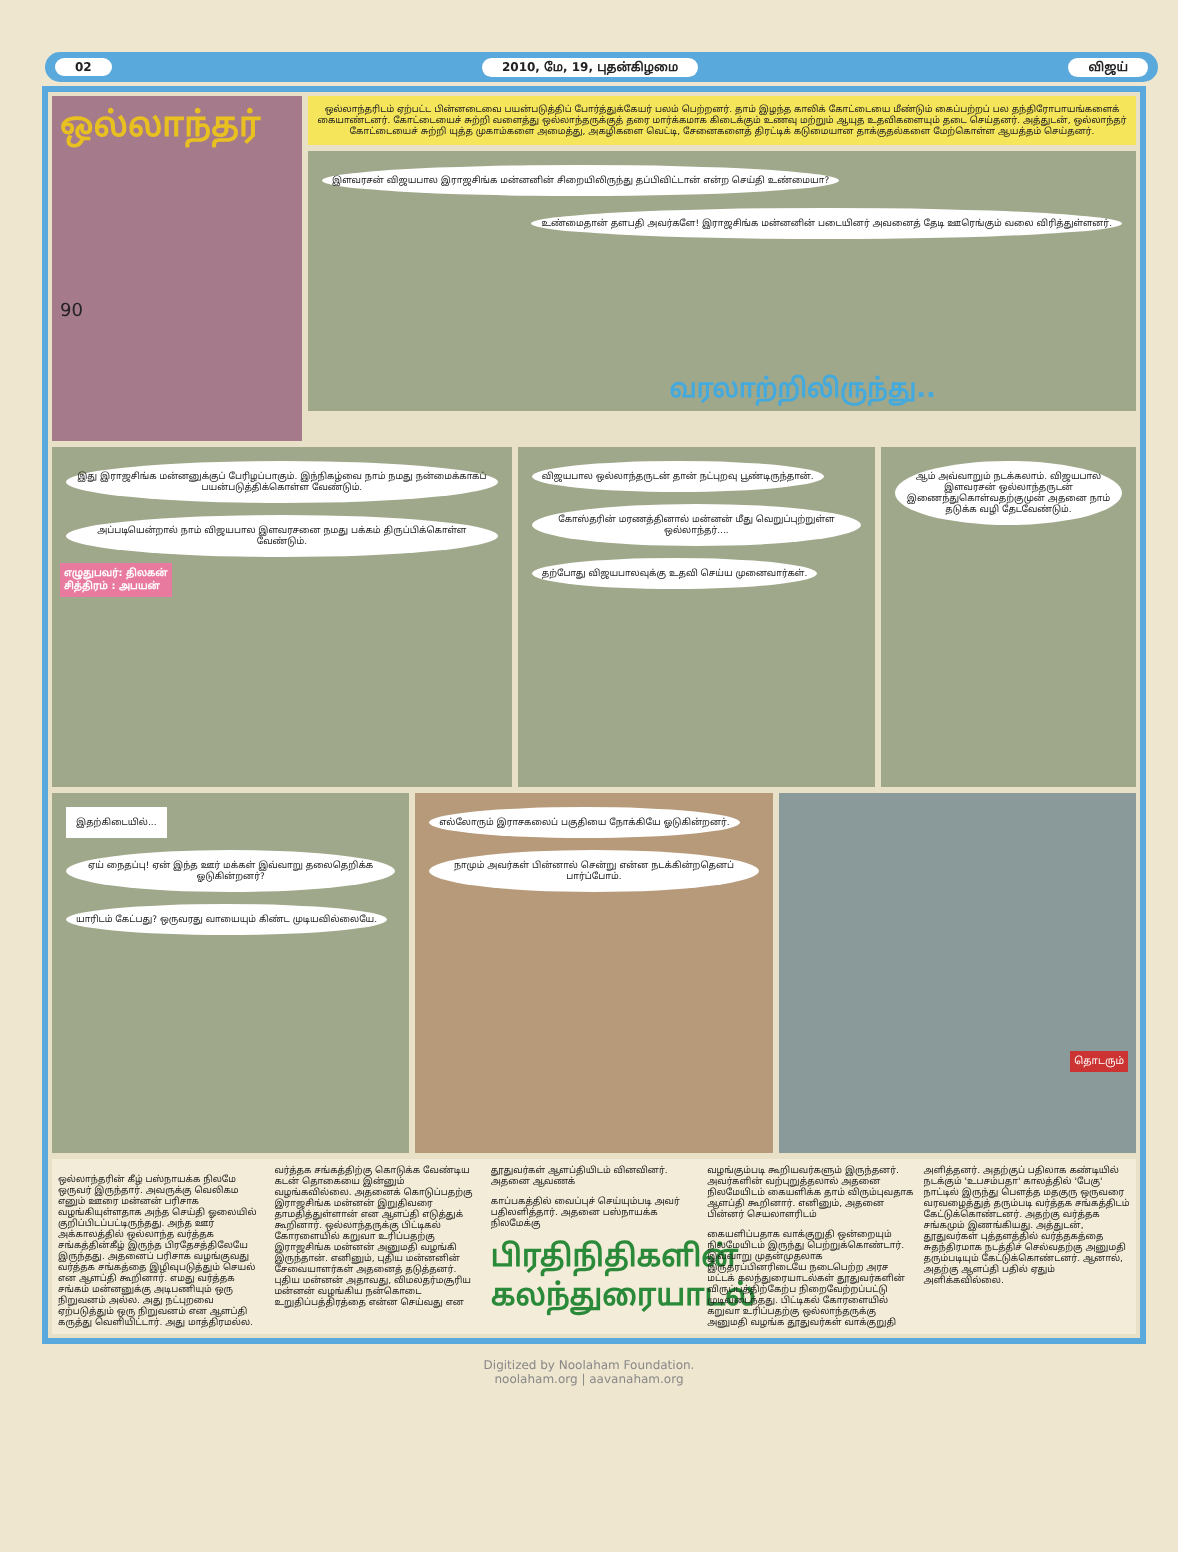02 2010, மே, 19, புதன்கிழமை விஜய்
ஒல்லாந்தர்
90
ஒல்லாந்தரிடம் ஏற்பட்ட பின்னடைவை பயன்படுத்திப் போர்த்துக்கேயர் பலம் பெற்றனர். தாம் இழந்த காலிக் கோட்டையை மீண்டும் கைப்பற்றப் பல தந்திரோபாயங்களைக் கையாண்டனர். கோட்டையைச் சுற்றி வளைத்து ஒல்லாந்தருக்குத் தரை மார்க்கமாக கிடைக்கும் உணவு மற்றும் ஆயுத உதவிகளையும் தடை செய்தனர். அத்துடன், ஒல்லாந்தர் கோட்டையைச் சுற்றி யுத்த முகாம்களை அமைத்து, அகழிகளை வெட்டி, சேனைகளைத் திரட்டிக் கடுமையான தாக்குதல்களை மேற்கொள்ள ஆயத்தம் செய்தனர்.
இளவரசன் விஜயபால இராஜசிங்க மன்னனின் சிறையிலிருந்து தப்பிவிட்டான் என்ற செய்தி உண்மையா? உண்மைதான் தளபதி அவர்களே! இராஜசிங்க மன்னனின் படையினர் அவனைத் தேடி ஊரெங்கும் வலை விரித்துள்ளனர்.
வரலாற்றிலிருந்து..
இது இராஜசிங்க மன்னனுக்குப் பேரிழப்பாகும். இந்நிகழ்வை நாம் நமது நன்மைக்காகப் பயன்படுத்திக்கொள்ள வேண்டும். அப்படியென்றால் நாம் விஜயபால இளவரசனை நமது பக்கம் திருப்பிக்கொள்ள வேண்டும்.
எழுதுபவர்: திலகன்
சித்திரம் : அபயன்
விஜயபால ஒல்லாந்தருடன் தான் நட்புறவு பூண்டிருந்தான். கோஸ்தரின் மரணத்தினால் மன்னன் மீது வெறுப்புற்றுள்ள ஒல்லாந்தர்.... தற்போது விஜயபாலவுக்கு உதவி செய்ய முனைவார்கள்.
ஆம் அவ்வாறும் நடக்கலாம். விஜயபால இளவரசன் ஒல்லாந்தருடன் இணைந்துகொள்வதற்குமுன் அதனை நாம் தடுக்க வழி தேடவேண்டும்.
இதற்கிடையில்... ஏய் நைதப்பு! ஏன் இந்த ஊர் மக்கள் இவ்வாறு தலைதெறிக்க ஓடுகின்றனர்? யாரிடம் கேட்பது? ஒருவரது வாயையும் கிண்ட முடியவில்லையே.
எல்லோரும் இராசகலைப் பகுதியை நோக்கியே ஓடுகின்றனர். நாமும் அவர்கள் பின்னால் சென்று என்ன நடக்கின்றதெனப் பார்ப்போம்.
தொடரும்
ஒல்லாந்தரின் கீழ் பஸ்நாயக்க நிலமே ஒருவர் இருந்தார். அவருக்கு வெலிகம எனும் ஊரை மன்னன் பரிசாக வழங்கியுள்ளதாக அந்த செய்தி ஓலையில் குறிப்பிடப்பட்டிருந்தது. அந்த ஊர் அக்காலத்தில் ஒல்லாந்த வர்த்தக சங்கத்தின்கீழ் இருந்த பிரதேசத்திலேயே இருந்தது. அதனைப் பரிசாக வழங்குவது வர்த்தக சங்கத்தை இழிவுபடுத்தும் செயல் என ஆளப்தி கூறினார். எமது வர்த்தக சங்கம் மன்னனுக்கு அடிபணியும் ஒரு நிறுவனம் அல்ல. அது நட்புறவை ஏற்படுத்தும் ஒரு நிறுவனம் என ஆளப்தி கருத்து வெளியிட்டார். அது மாத்திரமல்ல.
வர்த்தக சங்கத்திற்கு கொடுக்க வேண்டிய கடன் தொகையை இன்னும் வழங்கவில்லை. அதனைக் கொடுப்பதற்கு இராஜசிங்க மன்னன் இறுதிவரை தாமதித்துள்ளான் என ஆளப்தி எடுத்துக் கூறினார். ஒல்லாந்தருக்கு பிட்டிகல் கோரளையில் கறுவா உரிப்பதற்கு இராஜசிங்க மன்னன் அனுமதி வழங்கி இருந்தான். எனினும், புதிய மன்னனின் சேவையாளர்கள் அதனைத் தடுத்தனர். புதிய மன்னன் அதாவது, விமலதர்மசூரிய மன்னன் வழங்கிய நன்கொடை உறுதிப்பத்திரத்தை என்ன செய்வது என தூதுவர்கள் ஆளப்தியிடம் வினவினர். அதனை ஆவணக்
காப்பகத்தில் வைப்புச் செய்யும்படி அவர் பதிலளித்தார். அதனை பஸ்நாயக்க நிலமேக்கு
பிரதிநிதிகளின் கலந்துரையாடல்
வழங்கும்படி கூறியவர்களும் இருந்தனர். அவர்களின் வற்புறுத்தலால் அதனை நிலமேயிடம் கையளிக்க தாம் விரும்புவதாக ஆளப்தி கூறினார். எனினும், அதனை பின்னர் செயலாளரிடம்
கையளிப்பதாக வாக்குறுதி ஒன்றையும் நிலமேயிடம் இருந்து பெற்றுக்கொண்டார். இவ்வாறு முதன்முதலாக இருதரப்பினரிடையே நடைபெற்ற அரச மட்டக் கலந்துரையாடல்கள் தூதுவர்களின் விருப்பத்திற்கேற்ப நிறைவேற்றப்பட்டு முடிவடைந்தது. பிட்டிகல் கோரளையில் கறுவா உரிப்பதற்கு ஒல்லாந்தருக்கு அனுமதி வழங்க தூதுவர்கள் வாக்குறுதி
அளித்தனர். அதற்குப் பதிலாக கண்டியில் நடக்கும் 'உபசம்பதா' காலத்தில் 'பேகு' நாட்டில் இருந்து பௌத்த மதகுரு ஒருவரை வரவழைத்துத் தரும்படி வர்த்தக சங்கத்திடம் கேட்டுக்கொண்டனர். அதற்கு வர்த்தக சங்கமும் இணங்கியது. அத்துடன், தூதுவர்கள் புத்தளத்தில் வர்த்தகத்தை சுதந்திரமாக நடத்திச் செல்வதற்கு அனுமதி தரும்படியும் கேட்டுக்கொண்டனர். ஆனால், அதற்கு ஆளப்தி பதில் ஏதும் அளிக்கவில்லை.
Digitized by Noolaham Foundation.
noolaham.org | aavanaham.org